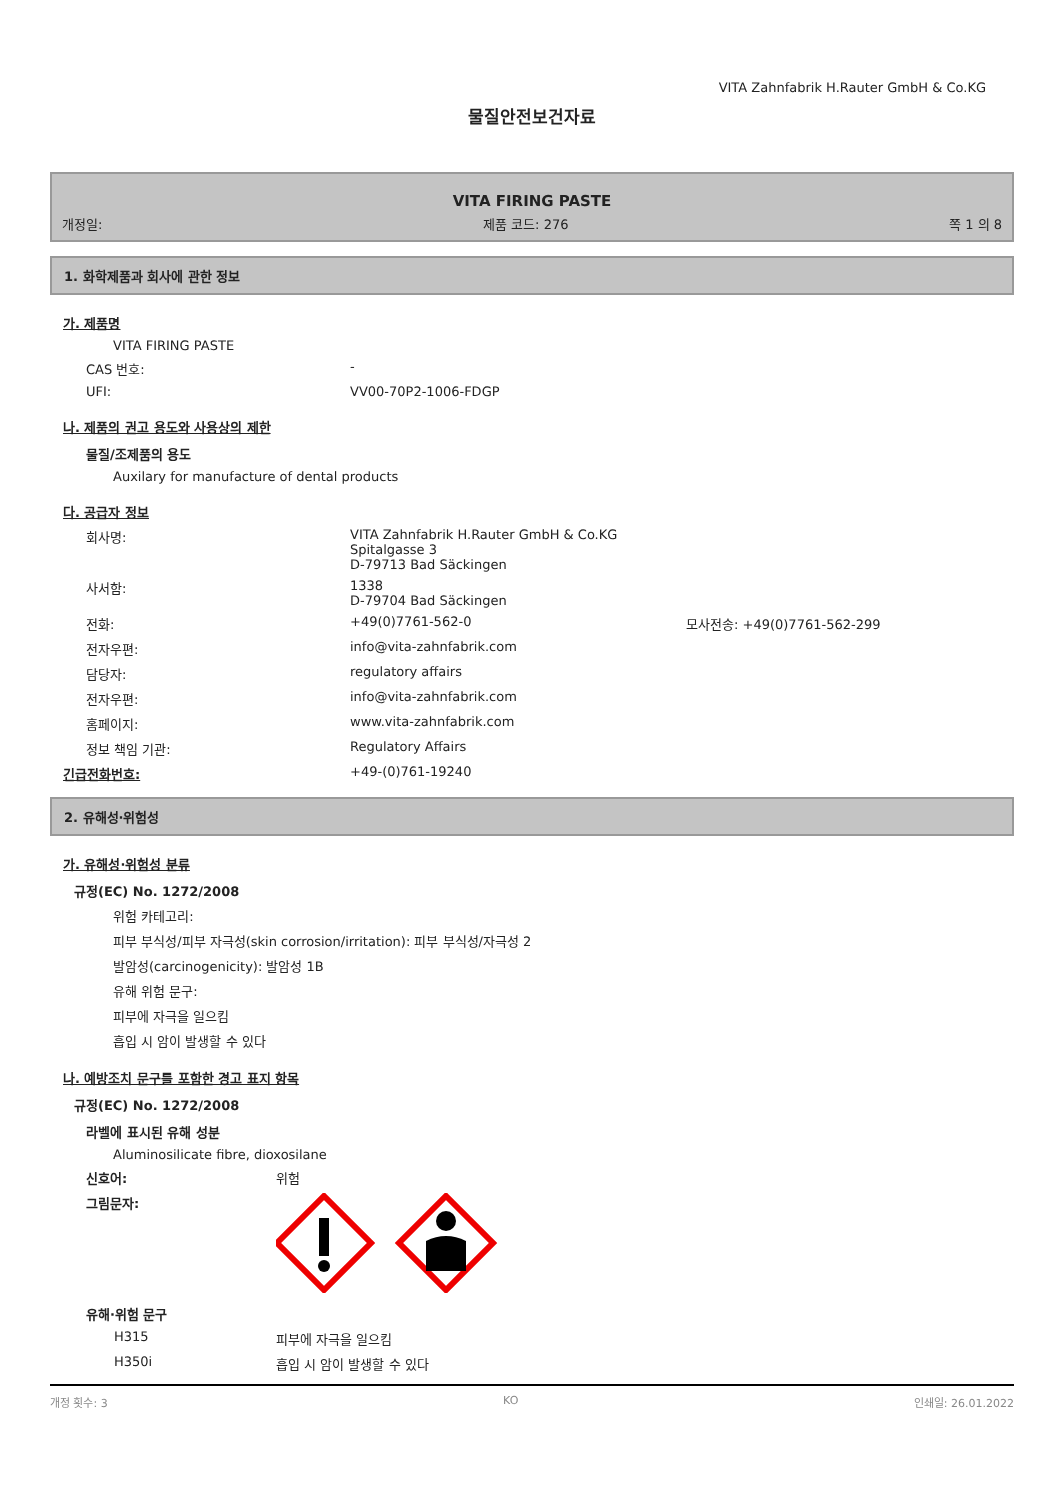VITA Zahnfabrik H.Rauter GmbH & Co.KG
물질안전보건자료
VITA FIRING PASTE
개정일: 제품 코드: 276 쪽 1 의 8
1. 화학제품과 회사에 관한 정보
가. 제품명
VITA FIRING PASTE
CAS 번호: -
UFI: VV00-70P2-1006-FDGP
나. 제품의 권고 용도와 사용상의 제한
물질/조제품의 용도
Auxilary for manufacture of dental products
다. 공급자 정보
회사명: VITA Zahnfabrik H.Rauter GmbH & Co.KG
Spitalgasse 3
D-79713 Bad Säckingen
사서함: 1338
D-79704 Bad Säckingen
전화: +49(0)7761-562-0 모사전송: +49(0)7761-562-299
전자우편: info@vita-zahnfabrik.com
담당자: regulatory affairs
전자우편: info@vita-zahnfabrik.com
홈페이지: www.vita-zahnfabrik.com
정보 책임 기관: Regulatory Affairs
긴급전화번호: +49-(0)761-19240
2. 유해성·위험성
가. 유해성·위험성 분류
규정(EC) No. 1272/2008
위험 카테고리:
피부 부식성/피부 자극성(skin corrosion/irritation): 피부 부식성/자극성 2
발암성(carcinogenicity): 발암성 1B
유해 위험 문구:
피부에 자극을 일으킴
흡입 시 암이 발생할 수 있다
나. 예방조치 문구를 포함한 경고 표지 항목
규정(EC) No. 1272/2008
라벨에 표시된 유해 성분
Aluminosilicate fibre, dioxosilane
신호어: 위험
그림문자:
유해·위험 문구
H315 피부에 자극을 일으킴
H350i 흡입 시 암이 발생할 수 있다
개정 횟수: 3 KO 인쇄일: 26.01.2022